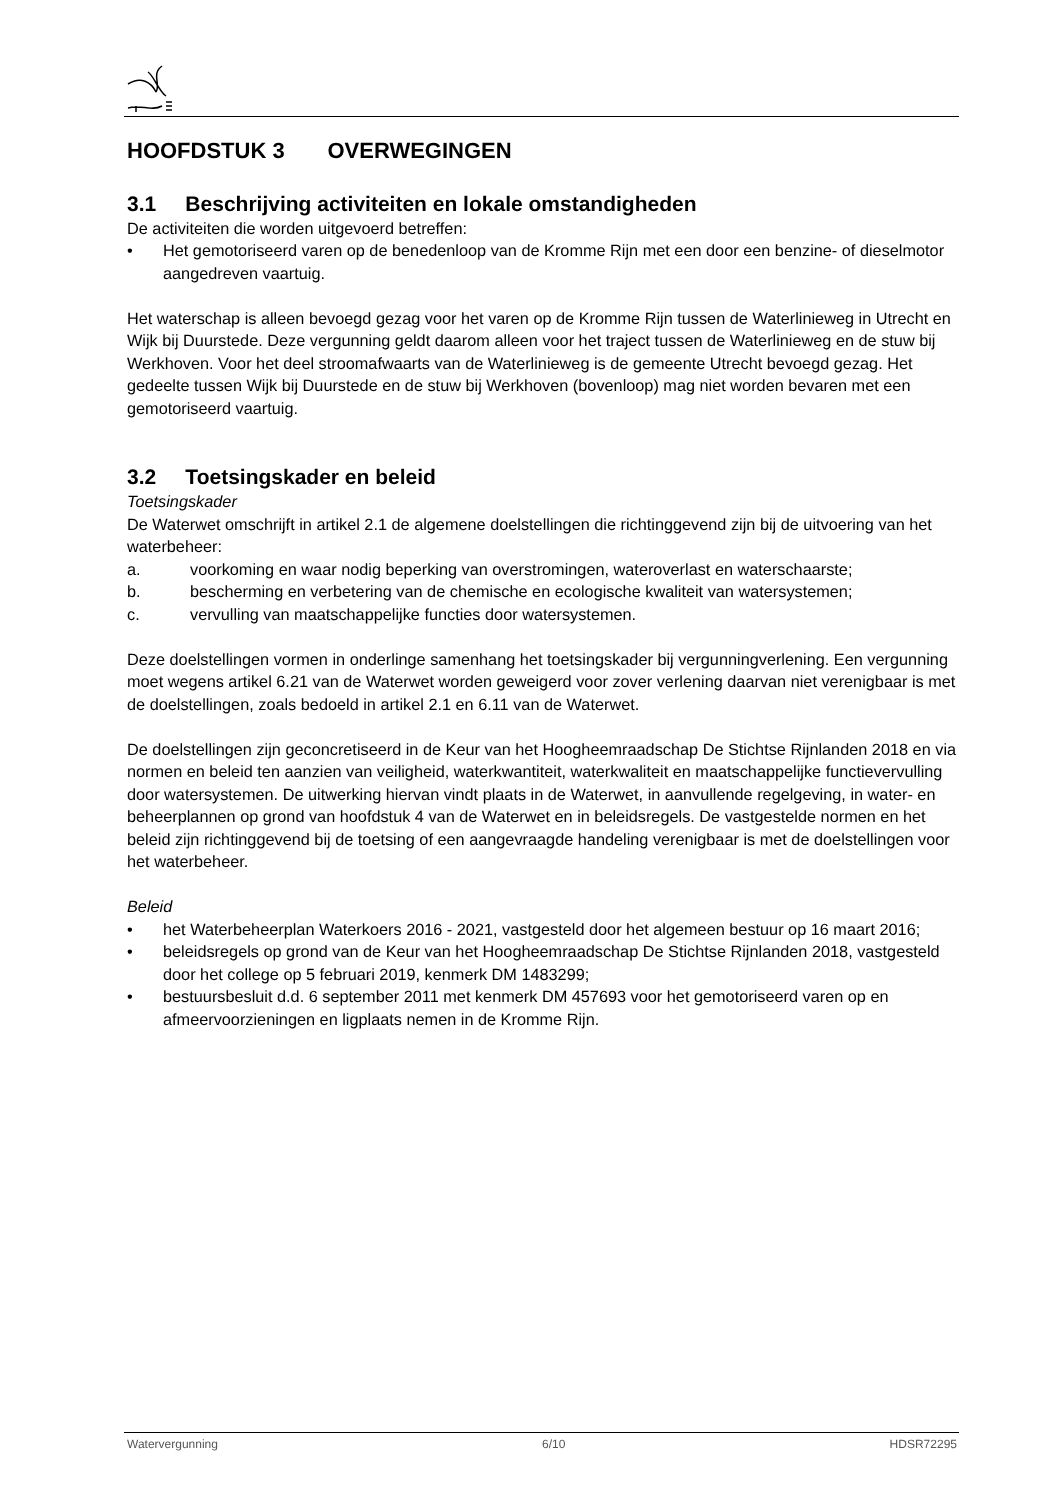HOOFDSTUK 3 OVERWEGINGEN
3.1 Beschrijving activiteiten en lokale omstandigheden
De activiteiten die worden uitgevoerd betreffen:
• Het gemotoriseerd varen op de benedenloop van de Kromme Rijn met een door een benzine- of dieselmotor aangedreven vaartuig.
Het waterschap is alleen bevoegd gezag voor het varen op de Kromme Rijn tussen de Waterlinieweg in Utrecht en Wijk bij Duurstede. Deze vergunning geldt daarom alleen voor het traject tussen de Waterlinieweg en de stuw bij Werkhoven. Voor het deel stroomafwaarts van de Waterlinieweg is de gemeente Utrecht bevoegd gezag. Het gedeelte tussen Wijk bij Duurstede en de stuw bij Werkhoven (bovenloop) mag niet worden bevaren met een gemotoriseerd vaartuig.
3.2 Toetsingskader en beleid
Toetsingskader
De Waterwet omschrijft in artikel 2.1 de algemene doelstellingen die richtinggevend zijn bij de uitvoering van het waterbeheer:
a. voorkoming en waar nodig beperking van overstromingen, wateroverlast en waterschaarste;
b. bescherming en verbetering van de chemische en ecologische kwaliteit van watersystemen;
c. vervulling van maatschappelijke functies door watersystemen.
Deze doelstellingen vormen in onderlinge samenhang het toetsingskader bij vergunningverlening. Een vergunning moet wegens artikel 6.21 van de Waterwet worden geweigerd voor zover verlening daarvan niet verenigbaar is met de doelstellingen, zoals bedoeld in artikel 2.1 en 6.11 van de Waterwet.
De doelstellingen zijn geconcretiseerd in de Keur van het Hoogheemraadschap De Stichtse Rijnlanden 2018 en via normen en beleid ten aanzien van veiligheid, waterkwantiteit, waterkwaliteit en maatschappelijke functievervulling door watersystemen. De uitwerking hiervan vindt plaats in de Waterwet, in aanvullende regelgeving, in water- en beheerplannen op grond van hoofdstuk 4 van de Waterwet en in beleidsregels. De vastgestelde normen en het beleid zijn richtinggevend bij de toetsing of een aangevraagde handeling verenigbaar is met de doelstellingen voor het waterbeheer.
Beleid
• het Waterbeheerplan Waterkoers 2016 - 2021, vastgesteld door het algemeen bestuur op 16 maart 2016;
• beleidsregels op grond van de Keur van het Hoogheemraadschap De Stichtse Rijnlanden 2018, vastgesteld door het college op 5 februari 2019, kenmerk DM 1483299;
• bestuursbesluit d.d. 6 september 2011 met kenmerk DM 457693 voor het gemotoriseerd varen op en afmeervoorzieningen en ligplaats nemen in de Kromme Rijn.
Watervergunning 6/10 HDSR72295